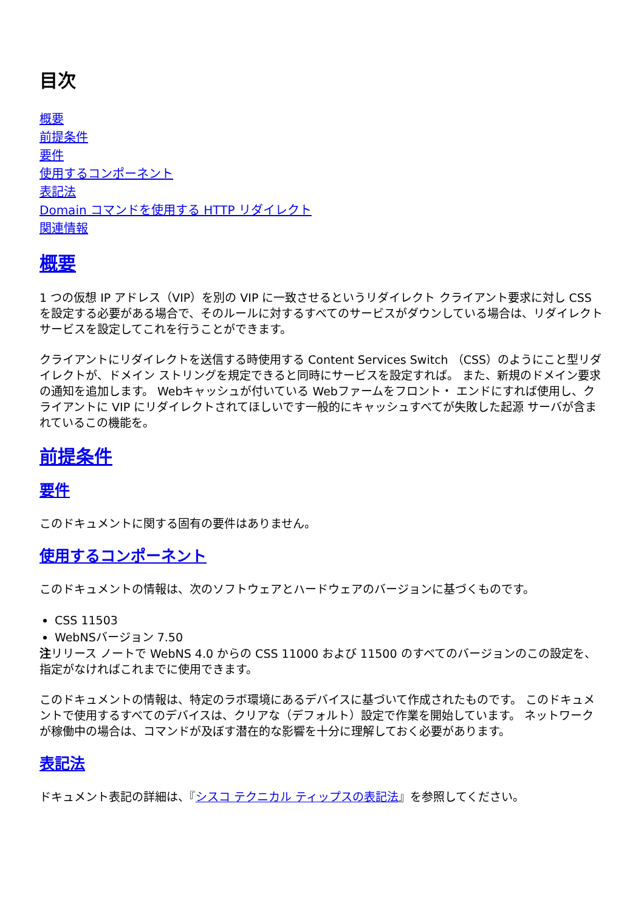目次
概要
前提条件
要件
使用するコンポーネント
表記法
Domain コマンドを使用する HTTP リダイレクト
関連情報
概要
1 つの仮想 IP アドレス（VIP）を別の VIP に一致させるというリダイレクト クライアント要求に対し CSS を設定する必要がある場合で、そのルールに対するすべてのサービスがダウンしている場合は、リダイレクト サービスを設定してこれを行うことができます。
クライアントにリダイレクトを送信する時使用する Content Services Switch （CSS）のようにこと型リダイレクトが、ドメイン ストリングを規定できると同時にサービスを設定すれば。 また、新規のドメイン要求の通知を追加します。 Webキャッシュが付いている Webファームをフロント・ エンドにすれば使用し、クライアントに VIP にリダイレクトされてほしいです一般的にキャッシュすべてが失敗した起源 サーバが含まれているこの機能を。
前提条件
要件
このドキュメントに関する固有の要件はありません。
使用するコンポーネント
このドキュメントの情報は、次のソフトウェアとハードウェアのバージョンに基づくものです。
CSS 11503
WebNSバージョン 7.50
注リリース ノートで WebNS 4.0 からの CSS 11000 および 11500 のすべてのバージョンのこの設定を、指定がなければこれまでに使用できます。
このドキュメントの情報は、特定のラボ環境にあるデバイスに基づいて作成されたものです。 このドキュメントで使用するすべてのデバイスは、クリアな（デフォルト）設定で作業を開始しています。 ネットワークが稼働中の場合は、コマンドが及ぼす潜在的な影響を十分に理解しておく必要があります。
表記法
ドキュメント表記の詳細は、『シスコ テクニカル ティップスの表記法』を参照してください。